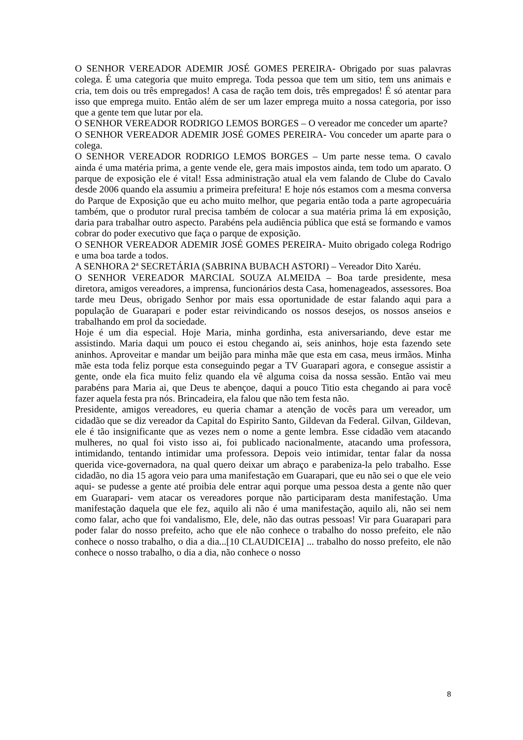O SENHOR VEREADOR ADEMIR JOSÉ GOMES PEREIRA- Obrigado por suas palavras colega. É uma categoria que muito emprega. Toda pessoa que tem um sitio, tem uns animais e cria, tem dois ou três empregados! A casa de ração tem dois, três empregados! É só atentar para isso que emprega muito. Então além de ser um lazer emprega muito a nossa categoria, por isso que a gente tem que lutar por ela.
O SENHOR VEREADOR RODRIGO LEMOS BORGES – O vereador me conceder um aparte?
O SENHOR VEREADOR ADEMIR JOSÉ GOMES PEREIRA- Vou conceder um aparte para o colega.
O SENHOR VEREADOR RODRIGO LEMOS BORGES – Um parte nesse tema. O cavalo ainda é uma matéria prima, a gente vende ele, gera mais impostos ainda, tem todo um aparato. O parque de exposição ele é vital! Essa administração atual ela vem falando de Clube do Cavalo desde 2006 quando ela assumiu a primeira prefeitura! E hoje nós estamos com a mesma conversa do Parque de Exposição que eu acho muito melhor, que pegaria então toda a parte agropecuária também, que o produtor rural precisa também de colocar a sua matéria prima lá em exposição, daria para trabalhar outro aspecto. Parabéns pela audiência pública que está se formando e vamos cobrar do poder executivo que faça o parque de exposição.
O SENHOR VEREADOR ADEMIR JOSÉ GOMES PEREIRA- Muito obrigado colega Rodrigo e uma boa tarde a todos.
A SENHORA 2ª SECRETÁRIA (SABRINA BUBACH ASTORI) – Vereador Dito Xaréu.
O SENHOR VEREADOR MARCIAL SOUZA ALMEIDA – Boa tarde presidente, mesa diretora, amigos vereadores, a imprensa, funcionários desta Casa, homenageados, assessores. Boa tarde meu Deus, obrigado Senhor por mais essa oportunidade de estar falando aqui para a população de Guarapari e poder estar reivindicando os nossos desejos, os nossos anseios e trabalhando em prol da sociedade.
Hoje é um dia especial. Hoje Maria, minha gordinha, esta aniversariando, deve estar me assistindo. Maria daqui um pouco ei estou chegando ai, seis aninhos, hoje esta fazendo sete aninhos. Aproveitar e mandar um beijão para minha mãe que esta em casa, meus irmãos. Minha mãe esta toda feliz porque esta conseguindo pegar a TV Guarapari agora, e consegue assistir a gente, onde ela fica muito feliz quando ela vê alguma coisa da nossa sessão. Então vai meu parabéns para Maria ai, que Deus te abençoe, daqui a pouco Titio esta chegando ai para você fazer aquela festa pra nós. Brincadeira, ela falou que não tem festa não.
Presidente, amigos vereadores, eu queria chamar a atenção de vocês para um vereador, um cidadão que se diz vereador da Capital do Espirito Santo, Gildevan da Federal. Gilvan, Gildevan, ele é tão insignificante que as vezes nem o nome a gente lembra. Esse cidadão vem atacando mulheres, no qual foi visto isso ai, foi publicado nacionalmente, atacando uma professora, intimidando, tentando intimidar uma professora. Depois veio intimidar, tentar falar da nossa querida vice-governadora, na qual quero deixar um abraço e parabeniza-la pelo trabalho. Esse cidadão, no dia 15 agora veio para uma manifestação em Guarapari, que eu não sei o que ele veio aqui- se pudesse a gente até proibia dele entrar aqui porque uma pessoa desta a gente não quer em Guarapari- vem atacar os vereadores porque não participaram desta manifestação. Uma manifestação daquela que ele fez, aquilo ali não é uma manifestação, aquilo ali, não sei nem como falar, acho que foi vandalismo, Ele, dele, não das outras pessoas! Vir para Guarapari para poder falar do nosso prefeito, acho que ele não conhece o trabalho do nosso prefeito, ele não conhece o nosso trabalho, o dia a dia...[10 CLAUDICEIA] ... trabalho do nosso prefeito, ele não conhece o nosso trabalho, o dia a dia, não conhece o nosso
8